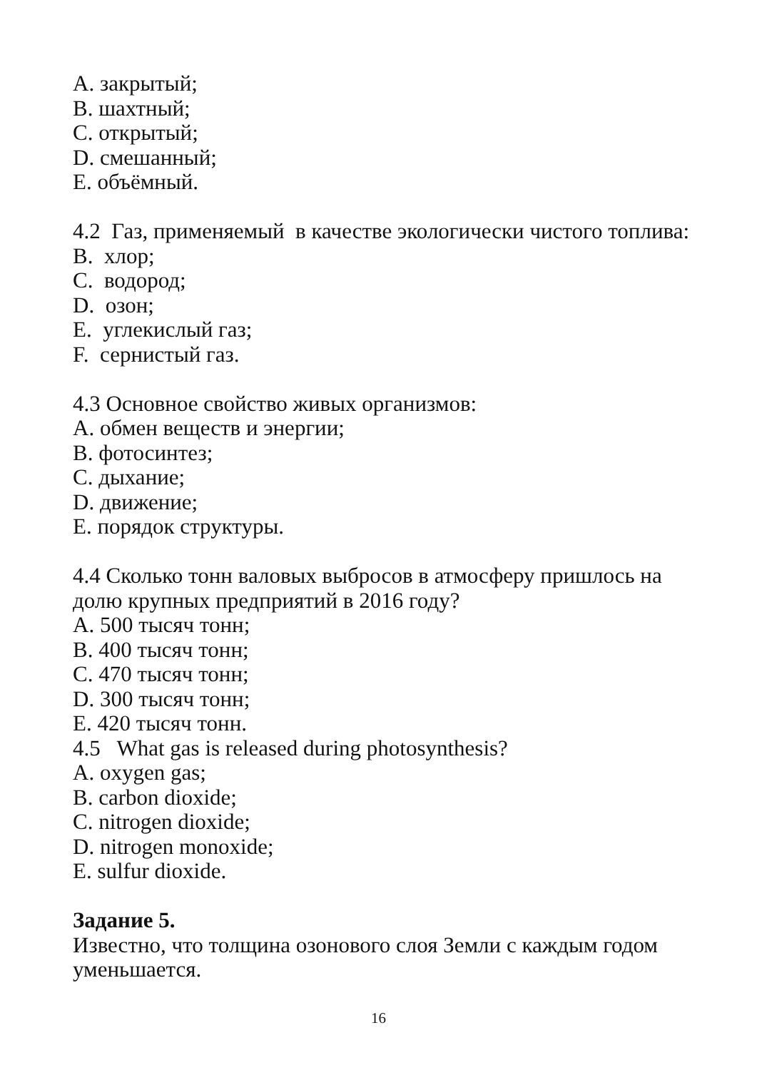A. закрытый;
B. шахтный;
C. открытый;
D. смешанный;
E. объёмный.
4.2 Газ, применяемый в качестве экологически чистого топлива:
B. хлор;
C. водород;
D. озон;
E. углекислый газ;
F. сернистый газ.
4.3 Основное свойство живых организмов:
A. обмен веществ и энергии;
B. фотосинтез;
C. дыхание;
D. движение;
E. порядок структуры.
4.4 Сколько тонн валовых выбросов в атмосферу пришлось на долю крупных предприятий в 2016 году?
A. 500 тысяч тонн;
B. 400 тысяч тонн;
C. 470 тысяч тонн;
D. 300 тысяч тонн;
E. 420 тысяч тонн.
4.5 What gas is released during photosynthesis?
A. oxygen gas;
B. carbon dioxide;
C. nitrogen dioxide;
D. nitrogen monoxide;
E. sulfur dioxide.
Задание 5.
Известно, что толщина озонового слоя Земли с каждым годом уменьшается.
16